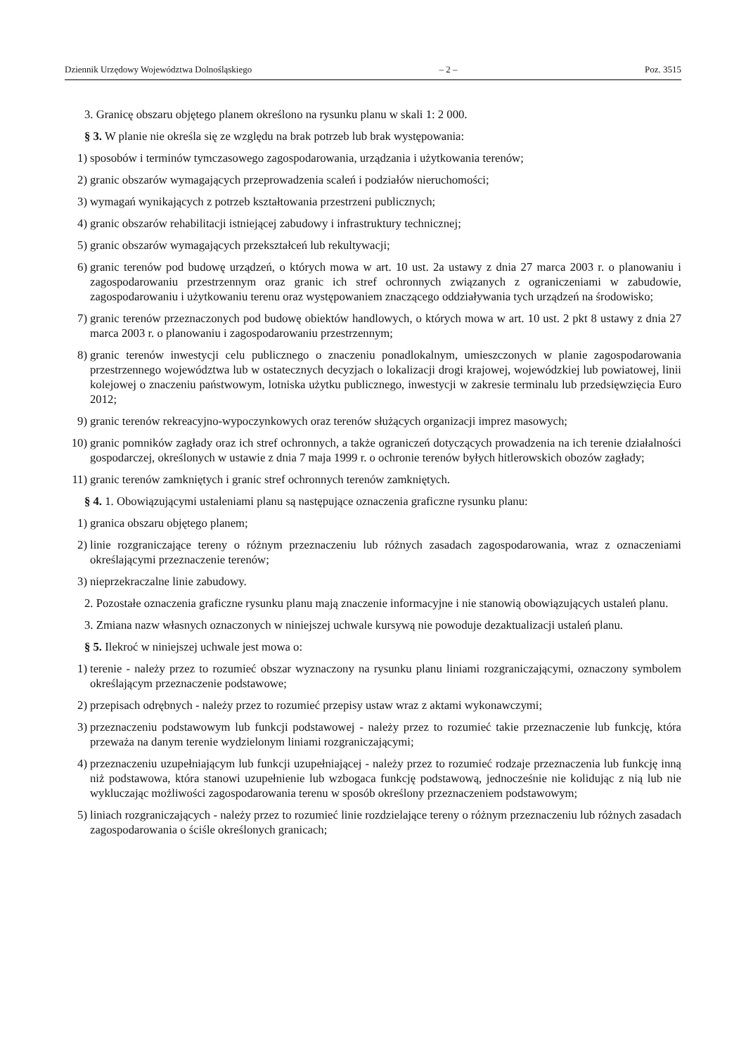Dziennik Urzędowy Województwa Dolnośląskiego – 2 – Poz. 3515
3. Granicę obszaru objętego planem określono na rysunku planu w skali 1: 2 000.
§ 3. W planie nie określa się ze względu na brak potrzeb lub brak występowania:
1) sposobów i terminów tymczasowego zagospodarowania, urządzania i użytkowania terenów;
2) granic obszarów wymagających przeprowadzenia scaleń i podziałów nieruchomości;
3) wymagań wynikających z potrzeb kształtowania przestrzeni publicznych;
4) granic obszarów rehabilitacji istniejącej zabudowy i infrastruktury technicznej;
5) granic obszarów wymagających przekształceń lub rekultywacji;
6) granic terenów pod budowę urządzeń, o których mowa w art. 10 ust. 2a ustawy z dnia 27 marca 2003 r. o planowaniu i zagospodarowaniu przestrzennym oraz granic ich stref ochronnych związanych z ograniczeniami w zabudowie, zagospodarowaniu i użytkowaniu terenu oraz występowaniem znaczącego oddziaływania tych urządzeń na środowisko;
7) granic terenów przeznaczonych pod budowę obiektów handlowych, o których mowa w art. 10 ust. 2 pkt 8 ustawy z dnia 27 marca 2003 r. o planowaniu i zagospodarowaniu przestrzennym;
8) granic terenów inwestycji celu publicznego o znaczeniu ponadlokalnym, umieszczonych w planie zagospodarowania przestrzennego województwa lub w ostatecznych decyzjach o lokalizacji drogi krajowej, wojewódzkiej lub powiatowej, linii kolejowej o znaczeniu państwowym, lotniska użytku publicznego, inwestycji w zakresie terminalu lub przedsięwzięcia Euro 2012;
9) granic terenów rekreacyjno-wypoczynkowych oraz terenów służących organizacji imprez masowych;
10) granic pomników zagłady oraz ich stref ochronnych, a także ograniczeń dotyczących prowadzenia na ich terenie działalności gospodarczej, określonych w ustawie z dnia 7 maja 1999 r. o ochronie terenów byłych hitlerowskich obozów zagłady;
11) granic terenów zamkniętych i granic stref ochronnych terenów zamkniętych.
§ 4. 1. Obowiązującymi ustaleniami planu są następujące oznaczenia graficzne rysunku planu:
1) granica obszaru objętego planem;
2) linie rozgraniczające tereny o różnym przeznaczeniu lub różnych zasadach zagospodarowania, wraz z oznaczeniami określającymi przeznaczenie terenów;
3) nieprzekraczalne linie zabudowy.
2. Pozostałe oznaczenia graficzne rysunku planu mają znaczenie informacyjne i nie stanowią obowiązujących ustaleń planu.
3. Zmiana nazw własnych oznaczonych w niniejszej uchwale kursywą nie powoduje dezaktualizacji ustaleń planu.
§ 5. Ilekroć w niniejszej uchwale jest mowa o:
1) terenie - należy przez to rozumieć obszar wyznaczony na rysunku planu liniami rozgraniczającymi, oznaczony symbolem określającym przeznaczenie podstawowe;
2) przepisach odrębnych - należy przez to rozumieć przepisy ustaw wraz z aktami wykonawczymi;
3) przeznaczeniu podstawowym lub funkcji podstawowej - należy przez to rozumieć takie przeznaczenie lub funkcję, która przeważa na danym terenie wydzielonym liniami rozgraniczającymi;
4) przeznaczeniu uzupełniającym lub funkcji uzupełniającej - należy przez to rozumieć rodzaje przeznaczenia lub funkcję inną niż podstawowa, która stanowi uzupełnienie lub wzbogaca funkcję podstawową, jednocześnie nie kolidując z nią lub nie wykluczając możliwości zagospodarowania terenu w sposób określony przeznaczeniem podstawowym;
5) liniach rozgraniczających - należy przez to rozumieć linie rozdzielające tereny o różnym przeznaczeniu lub różnych zasadach zagospodarowania o ściśle określonych granicach;